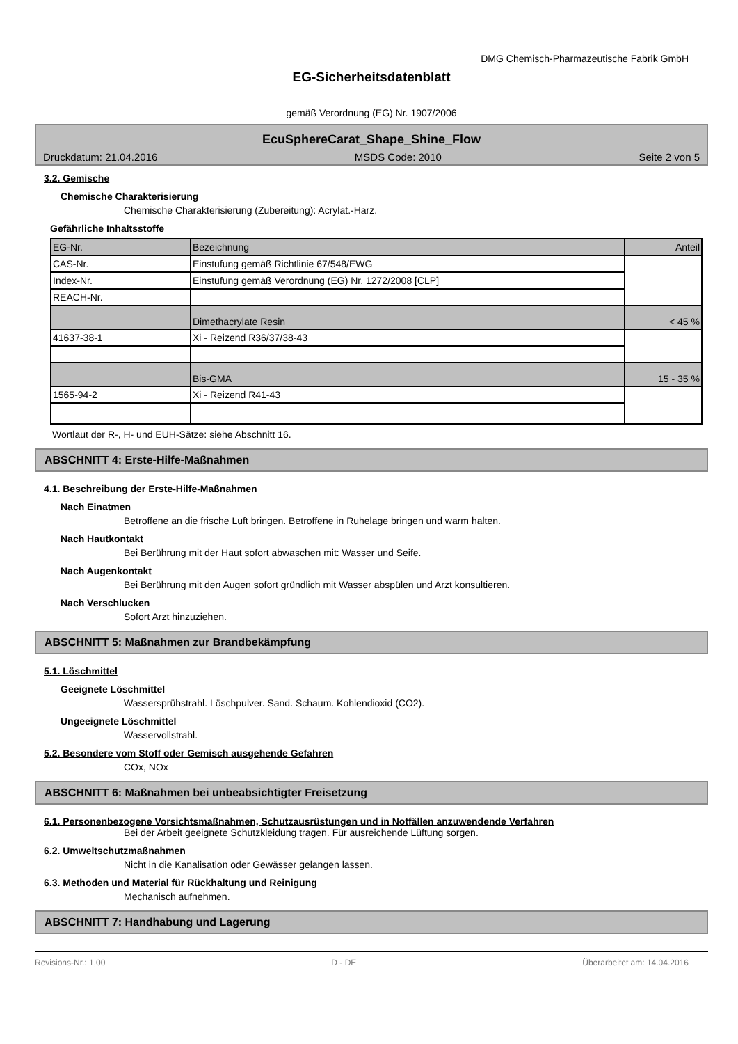DMG Chemisch-Pharmazeutische Fabrik GmbH
EG-Sicherheitsdatenblatt
gemäß Verordnung (EG) Nr. 1907/2006
EcuSphereCarat_Shape_Shine_Flow
Druckdatum: 21.04.2016 MSDS Code: 2010 Seite 2 von 5
3.2. Gemische
Chemische Charakterisierung
Chemische Charakterisierung (Zubereitung): Acrylat.-Harz.
Gefährliche Inhaltsstoffe
| EG-Nr. | Bezeichnung | Anteil |
| CAS-Nr. | Einstufung gemäß Richtlinie 67/548/EWG | |
| Index-Nr. | Einstufung gemäß Verordnung (EG) Nr. 1272/2008 [CLP] | |
| REACH-Nr. | | |
| | Dimethacrylate Resin | < 45 % |
| 41637-38-1 | Xi - Reizend R36/37/38-43 | |
| | Bis-GMA | 15 - 35 % |
| 1565-94-2 | Xi - Reizend R41-43 | |
Wortlaut der R-, H- und EUH-Sätze: siehe Abschnitt 16.
ABSCHNITT 4: Erste-Hilfe-Maßnahmen
4.1. Beschreibung der Erste-Hilfe-Maßnahmen
Nach Einatmen
Betroffene an die frische Luft bringen. Betroffene in Ruhelage bringen und warm halten.
Nach Hautkontakt
Bei Berührung mit der Haut sofort abwaschen mit: Wasser und Seife.
Nach Augenkontakt
Bei Berührung mit den Augen sofort gründlich mit Wasser abspülen und Arzt konsultieren.
Nach Verschlucken
Sofort Arzt hinzuziehen.
ABSCHNITT 5: Maßnahmen zur Brandbekämpfung
5.1. Löschmittel
Geeignete Löschmittel
Wassersprühstrahl. Löschpulver. Sand. Schaum. Kohlendioxid (CO2).
Ungeeignete Löschmittel
Wasservollstrahl.
5.2. Besondere vom Stoff oder Gemisch ausgehende Gefahren
COx, NOx
ABSCHNITT 6: Maßnahmen bei unbeabsichtigter Freisetzung
6.1. Personenbezogene Vorsichtsmaßnahmen, Schutzausrüstungen und in Notfällen anzuwendende Verfahren
Bei der Arbeit geeignete Schutzkleidung tragen. Für ausreichende Lüftung sorgen.
6.2. Umweltschutzmaßnahmen
Nicht in die Kanalisation oder Gewässer gelangen lassen.
6.3. Methoden und Material für Rückhaltung und Reinigung
Mechanisch aufnehmen.
ABSCHNITT 7: Handhabung und Lagerung
Revisions-Nr.: 1,00 D - DE Überarbeitet am: 14.04.2016